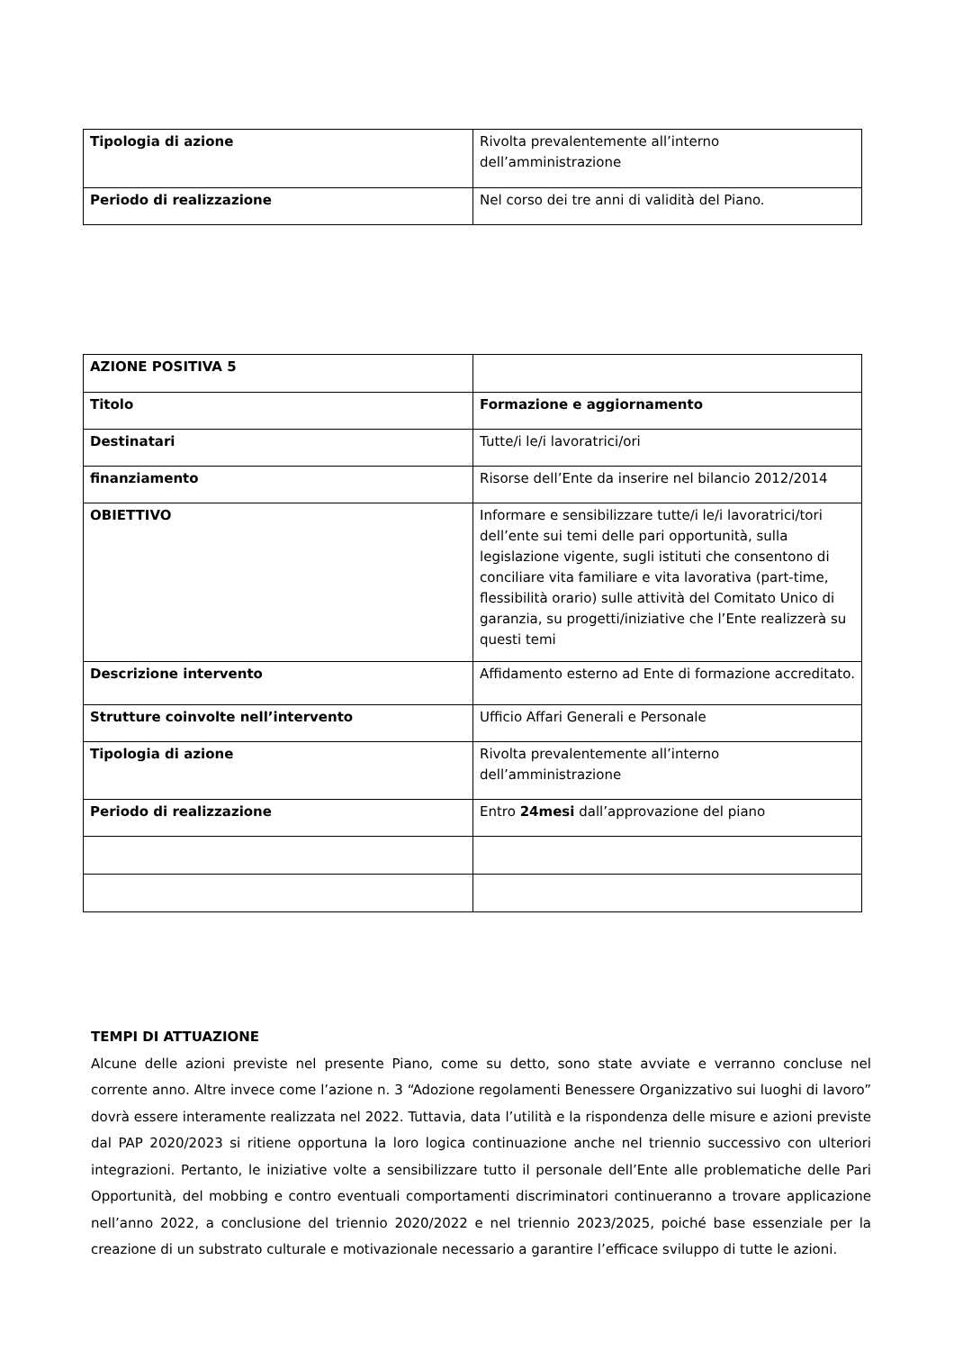| Tipologia di azione | Rivolta prevalentemente all’interno dell’amministrazione |
| Periodo di realizzazione | Nel corso dei tre anni di validità del Piano. |
| AZIONE POSITIVA 5 | |
| Titolo | Formazione e aggiornamento |
| Destinatari | Tutte/i le/i lavoratrici/ori |
| finanziamento | Risorse dell’Ente da inserire nel bilancio 2012/2014 |
| OBIETTIVO | Informare e sensibilizzare tutte/i le/i lavoratrici/tori dell’ente sui temi delle pari opportunità, sulla legislazione vigente, sugli istituti che consentono di conciliare vita familiare e vita lavorativa (part-time, flessibilità orario) sulle attività del Comitato Unico di garanzia, su progetti/iniziative che l’Ente realizzerà su questi temi |
| Descrizione intervento | Affidamento esterno ad Ente di formazione accreditato. |
| Strutture coinvolte nell’intervento | Ufficio Affari Generali e Personale |
| Tipologia di azione | Rivolta prevalentemente all’interno dell’amministrazione |
| Periodo di realizzazione | Entro 24mesi dall’approvazione del piano |
TEMPI DI ATTUAZIONE
Alcune delle azioni previste nel presente Piano, come su detto, sono state avviate e verranno concluse nel corrente anno. Altre invece come l’azione n. 3 “Adozione regolamenti Benessere Organizzativo sui luoghi di lavoro” dovrà essere interamente realizzata nel 2022. Tuttavia, data l’utilità e la rispondenza delle misure e azioni previste dal PAP 2020/2023 si ritiene opportuna la loro logica continuazione anche nel triennio successivo con ulteriori integrazioni. Pertanto, le iniziative volte a sensibilizzare tutto il personale dell’Ente alle problematiche delle Pari Opportunità, del mobbing e contro eventuali comportamenti discriminatori continueranno a trovare applicazione nell’anno 2022, a conclusione del triennio 2020/2022 e nel triennio 2023/2025, poiché base essenziale per la creazione di un substrato culturale e motivazionale necessario a garantire l’efficace sviluppo di tutte le azioni.